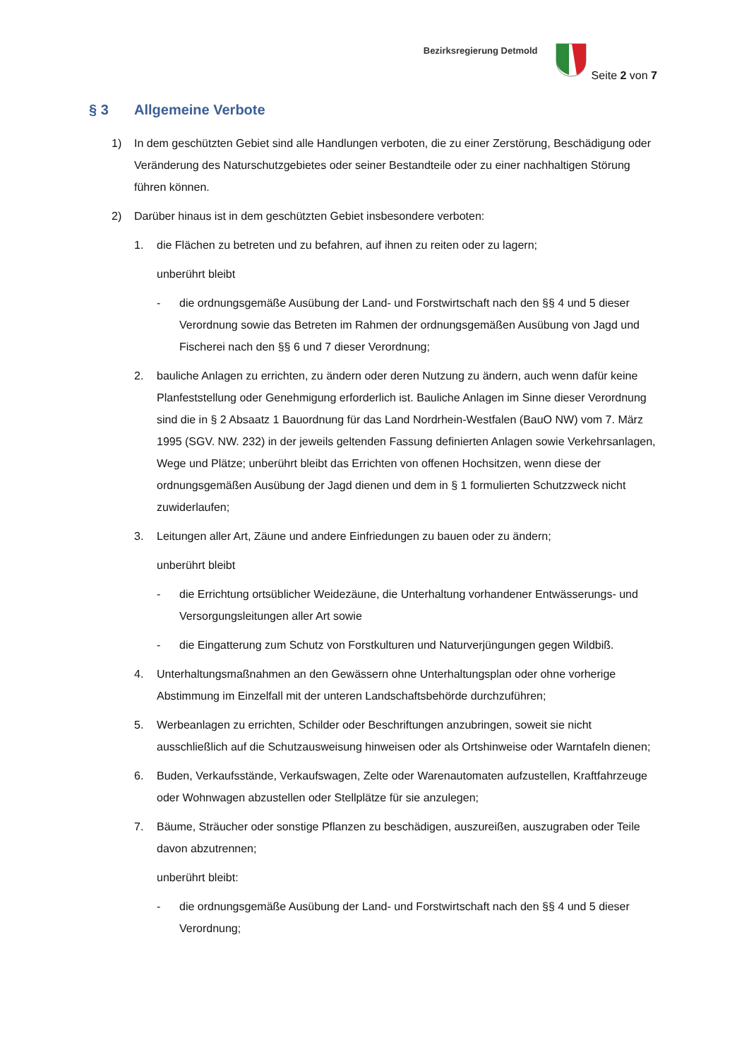Bezirksregierung Detmold
Seite 2 von 7
§ 3 Allgemeine Verbote
1) In dem geschützten Gebiet sind alle Handlungen verboten, die zu einer Zerstörung, Beschädigung oder Veränderung des Naturschutzgebietes oder seiner Bestandteile oder zu einer nachhaltigen Störung führen können.
2) Darüber hinaus ist in dem geschützten Gebiet insbesondere verboten:
1. die Flächen zu betreten und zu befahren, auf ihnen zu reiten oder zu lagern;
unberührt bleibt
- die ordnungsgemäße Ausübung der Land- und Forstwirtschaft nach den §§ 4 und 5 dieser Verordnung sowie das Betreten im Rahmen der ordnungsgemäßen Ausübung von Jagd und Fischerei nach den §§ 6 und 7 dieser Verordnung;
2. bauliche Anlagen zu errichten, zu ändern oder deren Nutzung zu ändern, auch wenn dafür keine Planfeststellung oder Genehmigung erforderlich ist. Bauliche Anlagen im Sinne dieser Verordnung sind die in § 2 Absaatz 1 Bauordnung für das Land Nordrhein-Westfalen (BauO NW) vom 7. März 1995 (SGV. NW. 232) in der jeweils geltenden Fassung definierten Anlagen sowie Verkehrsanlagen, Wege und Plätze; unberührt bleibt das Errichten von offenen Hochsitzen, wenn diese der ordnungsgemäßen Ausübung der Jagd dienen und dem in § 1 formulierten Schutzzweck nicht zuwiderlaufen;
3. Leitungen aller Art, Zäune und andere Einfriedungen zu bauen oder zu ändern;
unberührt bleibt
- die Errichtung ortsüblicher Weidezäune, die Unterhaltung vorhandener Entwässerungs- und Versorgungsleitungen aller Art sowie
- die Eingatterung zum Schutz von Forstkulturen und Naturverjüngungen gegen Wildbiß.
4. Unterhaltungsmaßnahmen an den Gewässern ohne Unterhaltungsplan oder ohne vorherige Abstimmung im Einzelfall mit der unteren Landschaftsbehörde durchzuführen;
5. Werbeanlagen zu errichten, Schilder oder Beschriftungen anzubringen, soweit sie nicht ausschließlich auf die Schutzausweisung hinweisen oder als Ortshinweise oder Warntafeln dienen;
6. Buden, Verkaufsstände, Verkaufswagen, Zelte oder Warenautomaten aufzustellen, Kraftfahrzeuge oder Wohnwagen abzustellen oder Stellplätze für sie anzulegen;
7. Bäume, Sträucher oder sonstige Pflanzen zu beschädigen, auszureißen, auszugraben oder Teile davon abzutrennen;
unberührt bleibt:
- die ordnungsgemäße Ausübung der Land- und Forstwirtschaft nach den §§ 4 und 5 dieser Verordnung;